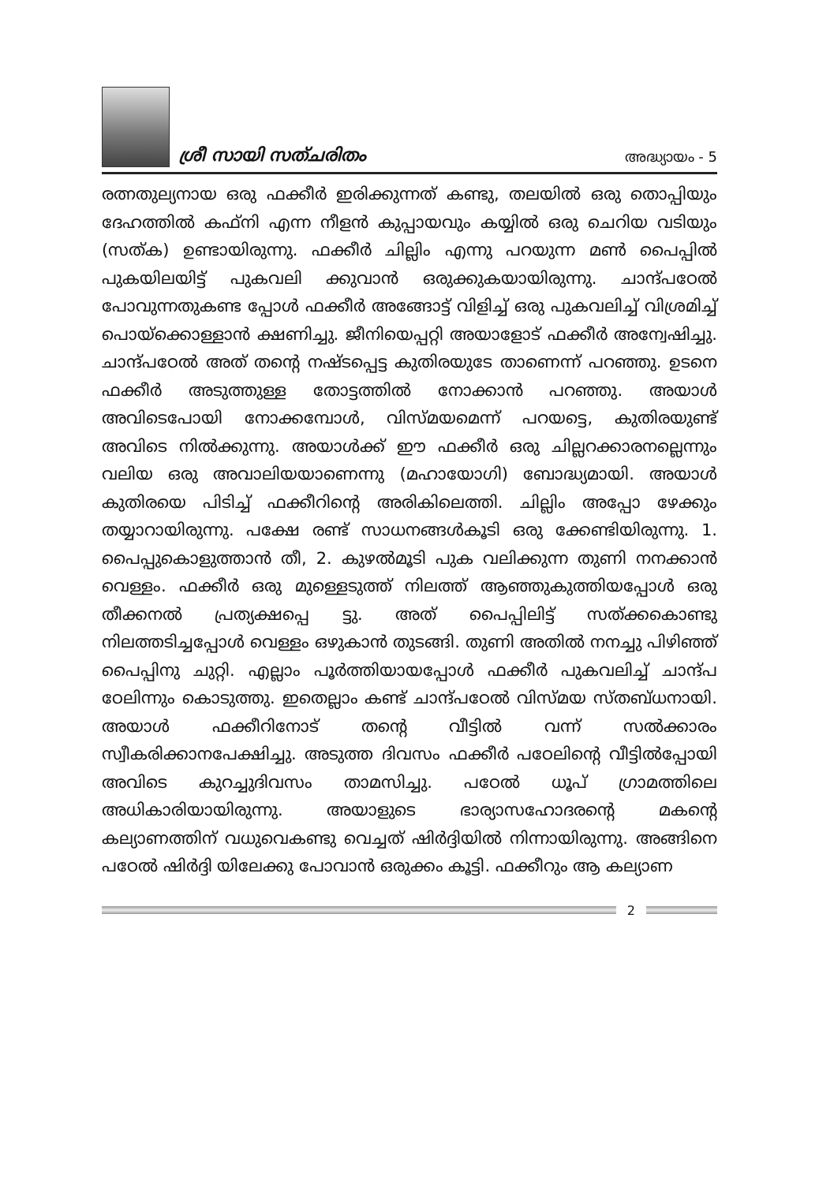ശ്രീ സായി സത്ചരിതം
അദ്ധ്യായം - 5
രത്നതുല്യനായ ഒരു ഫക്കീർ ഇരിക്കുന്നത് കണ്ടു, തലയിൽ ഒരു തൊപ്പിയും ദേഹത്തിൽ കഫ്നി എന്ന നീളൻ കുപ്പായവും കയ്യിൽ ഒരു ചെറിയ വടിയും (സത്ക) ഉണ്ടായിരുന്നു. ഫക്കീർ ചില്ലിം എന്നു പറയുന്ന മൺ പൈപ്പിൽ പുകയിലയിട്ട് പുകവലി ക്കുവാൻ ഒരുക്കുകയായിരുന്നു. ചാന്ദ്പഠേൽ പോവുന്നതുകണ്ട പ്പോൾ ഫക്കീർ അങ്ങോട്ട് വിളിച്ച് ഒരു പുകവലിച്ച് വിശ്രമിച്ച് പൊയ്ക്കൊള്ളാൻ ക്ഷണിച്ചു. ജീനിയെപ്പറ്റി അയാളോട് ഫക്കീർ അന്വേഷിച്ചു. ചാന്ദ്പഠേൽ അത് തന്റെ നഷ്ടപ്പെട്ട കുതിരയുടേ താണെന്ന് പറഞ്ഞു. ഉടനെ ഫക്കീർ അടുത്തുള്ള തോട്ടത്തിൽ നോക്കാൻ പറഞ്ഞു. അയാൾ അവിടെപോയി നോക്കമ്പോൾ, വിസ്മയമെന്ന് പറയട്ടെ, കുതിരയുണ്ട് അവിടെ നിൽക്കുന്നു. അയാൾക്ക് ഈ ഫക്കീർ ഒരു ചില്ലറക്കാരനല്ലെന്നും വലിയ ഒരു അവാലിയയാണെന്നു (മഹായോഗി) ബോദ്ധ്യമായി. അയാൾ കുതിരയെ പിടിച്ച് ഫക്കീറിന്റെ അരികിലെത്തി. ചില്ലിം അപ്പോ ഴേക്കും തയ്യാറായിരുന്നു. പക്ഷേ രണ്ട് സാധനങ്ങൾകൂടി ഒരു ക്കേണ്ടിയിരുന്നു. 1. പൈപ്പുകൊളുത്താൻ തീ, 2. കുഴൽമൂടി പുക വലിക്കുന്ന തുണി നനക്കാൻ വെള്ളം. ഫക്കീർ ഒരു മുള്ളെടുത്ത് നിലത്ത് ആഞ്ഞുകുത്തിയപ്പോൾ ഒരു തീക്കനൽ പ്രത്യക്ഷപ്പെ ട്ടു. അത് പൈപ്പിലിട്ട് സത്ക്കകൊണ്ടു നിലത്തടിച്ചപ്പോൾ വെള്ളം ഒഴുകാൻ തുടങ്ങി. തുണി അതിൽ നനച്ചു പിഴിഞ്ഞ് പൈപ്പിനു ചുറ്റി. എല്ലാം പൂർത്തിയായപ്പോൾ ഫക്കീർ പുകവലിച്ച് ചാന്ദ്പ ഠേലിന്നും കൊടുത്തു. ഇതെല്ലാം കണ്ട് ചാന്ദ്പഠേൽ വിസ്മയ സ്തബ്ധനായി. അയാൾ ഫക്കീറിനോട് തന്റെ വീട്ടിൽ വന്ന് സൽക്കാരം സ്വീകരിക്കാനപേക്ഷിച്ചു. അടുത്ത ദിവസം ഫക്കീർ പഠേലിന്റെ വീട്ടിൽപ്പോയി അവിടെ കുറച്ചുദിവസം താമസിച്ചു. പഠേൽ ധൂപ് ഗ്രാമത്തിലെ അധികാരിയായിരുന്നു. അയാളുടെ ഭാര്യാസഹോദരന്റെ മകന്റെ കല്യാണത്തിന് വധുവെകണ്ടു വെച്ചത് ഷിർദ്ദിയിൽ നിന്നായിരുന്നു. അങ്ങിനെ പഠേൽ ഷിർദ്ദി യിലേക്കു പോവാൻ ഒരുക്കം കൂട്ടി. ഫക്കീറും ആ കല്യാണ
2